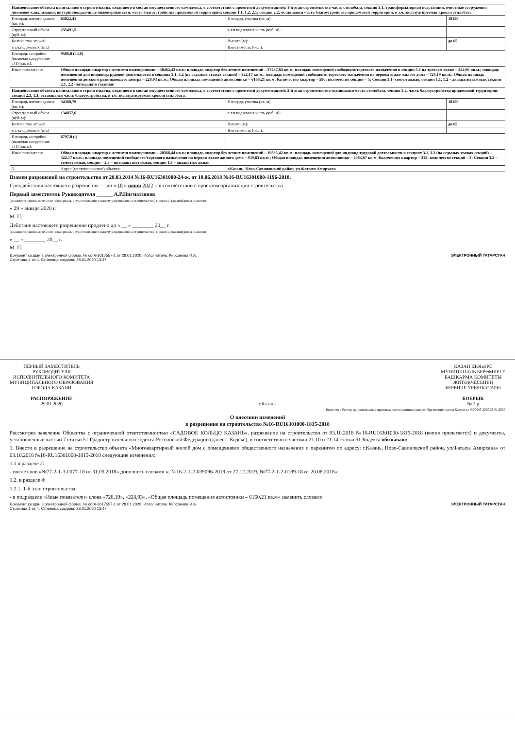| Наименование объекта капитального строительства, входящего в состав имущественного комплекса, в соответствии с проектной документацией: 1-й этап строительства-часть стилобата, секция 3.1, трансформаторная подстанция, очистные сооружения ливневой канализации, внутриплощадочные инженерные сети, часть благоустройства придомовой территории; секции 1.1, 1.2, 2.1; секция 2.2; оставшаяся часть благоустройства придомовой территории, в т.ч. эксплуатируемая кровля стилобата. | | | |
| Площадь жилого здания (кв. м): | 63022,41 | Площадь участка (кв. м): | 18159 |
| Строительный объем (куб. м): | 235491,5 | в т.ч.подземная часть (куб. м): | |
| Количество этажей: | | Высота (м): | до 65 |
| в т.ч.подземных (шт.) | | Вместимость (чел.): | |
| Площадь застройки (включая сооружение ТП) (кв. м): | 9506,0 (44,0) | | |
| Иные показатели: | Общая площадь квартир с летними помещениями – 38462,43 кв.м; площадь квартир без летних помещений – 37437,84 кв.м; площадь помещений свободного/торгового назначения в секции 3.1 на третьем этаже – 422,96 кв.м.; площадь помещений для индивид.трудовой деятельности в секциях 3.1, 3.2 (на седьмых этажах секций) – 322,17 кв.м.; площадь помещений свободного/ торгового назначения на первом этаже жилого дома – 728,19 кв.м.; Общая площадь помещения детского развивающего центра – 228,93 кв.м.; Общая площадь помещений автостоянки – 6160,21 кв.м; Количество квартир – 590; количество секций – 5; Секция 3.1- семиэтажная, секции 1.1, 1.2 – двадцатиэтажные, секции 2.1, 2.2 -пятнадцатиэтажные | | |
| Наименование объекта капитального строительства, входящего в состав имущественного комплекса, в соответствии с проектной документацией: 2-й этап строительства-оставшаяся часть стилобата, секция 3.2, часть благоустройства придомовой территории; секции 2.3, 1.3; оставшаяся часть благоустройства, в т.ч. эксплуатируемая кровля стилобата. | | | |
| Площадь жилого здания (кв. м): | 34380,79 | Площадь участка (кв. м): | 18159 |
| Строительный объем (куб. м): | 134057,6 | в т.ч.подземная часть (куб. м): | |
| Количество этажей: | | Высота (м): | до 65 |
| в т.ч.подземных (шт.) | | Вместимость (чел.): | |
| Площадь застройки (включая сооружение ТП) (кв. м): | 6797,0 (-) | | |
| Иные показатели: | Общая площадь квартир с летними помещениями – 20368,44 кв.м; площадь квартир без летних помещений – 19835,42 кв.м; площадь помещений для индивид.трудовой деятельности в секциях 3.1, 3.2 (на седьмых этажах секций) – 322,17 кв.м.; площадь помещений свободного/торгового назначения на первом этаже жилого дома – 949,63 кв.м.; Общая площадь помещения автостоянки – 4684,67 кв.м. Количество квартир – 315; количество секций – 3; Секция 3.2 – семиэтажная, секция – 2.3 – пятнадцатиэтажная, секция 1.3 – двадцатиэтажная | | |
| 5. | Адрес (местоположение) объекта: | г.Казань, Ново-Савиновский район, ул.Фатыха Амирхана | |
Взамен разрешений на строительство от 20.03.2014 №16-RU16301000-24-ж, от 18.06.2018 №16-RU16301000-1196-2018.
Срок действия настоящего разрешения — до « 18 » июня 2022 г. в соответствии с проектом организации строительства
Первый заместитель Руководителя ______ А.Р.Нигматзянов
(должность уполномоченного лица органа, осуществляющего выдачу разрешения на строительство) (подпись) (расшифровка подписи)
« 29 » января 2020 г.
М. П.
Действие настоящего разрешения продлено до « __ » ________ 20__ г.
(должность уполномоченного лица органа, осуществляющего выдачу разрешения на строительство) (подпись) (расшифровка подписи)
« __ » ________ 20__ г.
М. П.
Документ создан в электронной форме. № согл-3617557-1 от 28.01.2020. Исполнитель: Кирсанова И.А.
Страница 4 из 4. Страница создана: 28.01.2020 13:47 ЭЛЕКТРОННЫЙ ТАТАРСТАН
ПЕРВЫЙ ЗАМЕСТИТЕЛЬ
РУКОВОДИТЕЛЯ
ИСПОЛНИТЕЛЬНОГО КОМИТЕТА
МУНИЦИПАЛЬНОГО ОБРАЗОВАНИЯ
ГОРОДА КАЗАНИ
РАСПОРЯЖЕНИЕ
29.01.2020
г.Казань КАЗАН ШӘҺӘРЕ
МУНИЦИПАЛЬ БЕРӘМЛЕГЕ
БАШКАРМА КОМИТЕТЫ
ЖИТӘКЧЕСЕНЕҢ
БЕРЕНЧЕ УРЫНБАСАРЫ
БОЕРЫК
№ 3 р
Включен в Реестр муниципальных правовых актов муниципального образования города Казани за №00445-2020 29.01.2020
О внесении изменений
в разрешение на строительство №16-RU16301000-1815-2018
Рассмотрев заявление Общества с ограниченной ответственностью «САДОВОЕ КОЛЬЦО КАЗАНЬ», разрешение на строительство от 03.10.2018 №16-RU16301000-1815-2018 (копия прилагается) и документы, установленные частью 7 статьи 51 Градостроительного кодекса Российской Федерации (далее – Кодекс), в соответствии с частями 21.10 и 21.14 статьи 51 Кодекса обязываю:
1. Внести в разрешение на строительство объекта «Многоквартирный жилой дом с помещениями общественного назначения и паркингом по адресу: г.Казань, Ново-Савиновский район, ул.Фатыха Амирхана» от 03.10.2018 №16-RU16301000-1815-2018 следующие изменения:
1.1 в разделе 2:
- после слов «№77-2-1-3-0077-18 от 31.05.2018» дополнить словами «, №16-2-1-2-039096-2019 от 27.12.2019, №77-2-1-2-0189-18 от 20.08.2018»;
1.2. в разделе 4:
1.2.1. 1-й этап строительства:
- в подразделе «Иные показатели» слова «728,19», «228,93», «Общая площадь помещения автостоянки – 6160,21 кв.м» заменить словами
Документ создан в электронной форме. № согл-3617557-1 от 28.01.2020. Исполнитель: Кирсанова И.А.
Страница 1 из 4. Страница создана: 28.01.2020 13:47 ЭЛЕКТРОННЫЙ ТАТАРСТАН